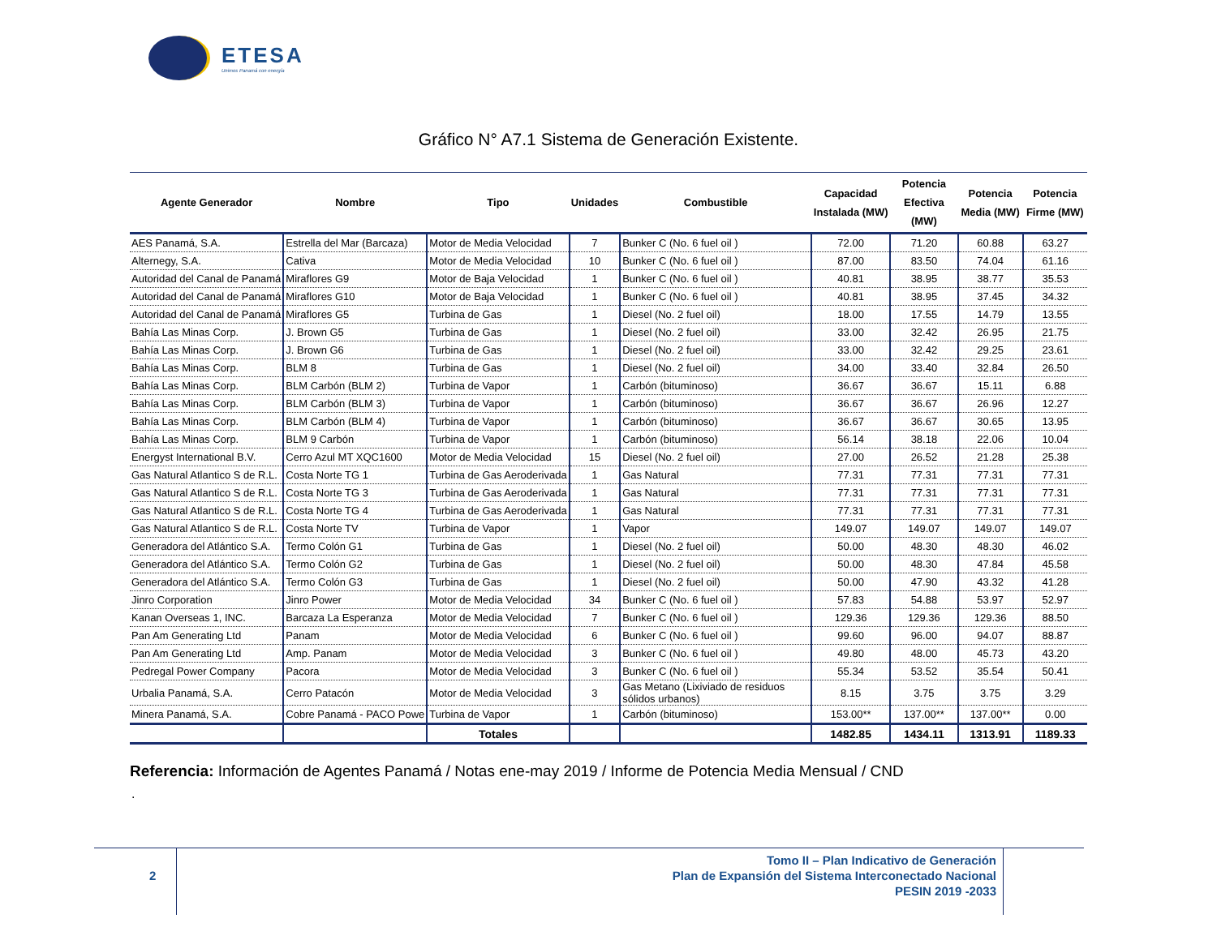ETESA
Unimos Panamá con energía
Gráfico N° A7.1 Sistema de Generación Existente.
| Agente Generador | Nombre | Tipo | Unidades | Combustible | Capacidad Instalada (MW) | Potencia Efectiva (MW) | Potencia Media (MW) | Potencia Firme (MW) |
| --- | --- | --- | --- | --- | --- | --- | --- | --- |
| AES Panamá, S.A. | Estrella del Mar (Barcaza) | Motor de Media Velocidad | 7 | Bunker C (No. 6 fuel oil ) | 72.00 | 71.20 | 60.88 | 63.27 |
| Alternegy, S.A. | Cativa | Motor de Media Velocidad | 10 | Bunker C (No. 6 fuel oil ) | 87.00 | 83.50 | 74.04 | 61.16 |
| Autoridad del Canal de Panamá | Miraflores G9 | Motor de Baja Velocidad | 1 | Bunker C (No. 6 fuel oil ) | 40.81 | 38.95 | 38.77 | 35.53 |
| Autoridad del Canal de Panamá | Miraflores G10 | Motor de Baja Velocidad | 1 | Bunker C (No. 6 fuel oil ) | 40.81 | 38.95 | 37.45 | 34.32 |
| Autoridad del Canal de Panamá | Miraflores G5 | Turbina de Gas | 1 | Diesel (No. 2 fuel oil) | 18.00 | 17.55 | 14.79 | 13.55 |
| Bahía Las Minas Corp. | J. Brown G5 | Turbina de Gas | 1 | Diesel (No. 2 fuel oil) | 33.00 | 32.42 | 26.95 | 21.75 |
| Bahía Las Minas Corp. | J. Brown G6 | Turbina de Gas | 1 | Diesel (No. 2 fuel oil) | 33.00 | 32.42 | 29.25 | 23.61 |
| Bahía Las Minas Corp. | BLM 8 | Turbina de Gas | 1 | Diesel (No. 2 fuel oil) | 34.00 | 33.40 | 32.84 | 26.50 |
| Bahía Las Minas Corp. | BLM Carbón (BLM 2) | Turbina de Vapor | 1 | Carbón (bituminoso) | 36.67 | 36.67 | 15.11 | 6.88 |
| Bahía Las Minas Corp. | BLM Carbón (BLM 3) | Turbina de Vapor | 1 | Carbón (bituminoso) | 36.67 | 36.67 | 26.96 | 12.27 |
| Bahía Las Minas Corp. | BLM Carbón (BLM 4) | Turbina de Vapor | 1 | Carbón (bituminoso) | 36.67 | 36.67 | 30.65 | 13.95 |
| Bahía Las Minas Corp. | BLM 9 Carbón | Turbina de Vapor | 1 | Carbón (bituminoso) | 56.14 | 38.18 | 22.06 | 10.04 |
| Energyst International B.V. | Cerro Azul MT XQC1600 | Motor de Media Velocidad | 15 | Diesel (No. 2 fuel oil) | 27.00 | 26.52 | 21.28 | 25.38 |
| Gas Natural Atlantico S de R.L. | Costa Norte TG 1 | Turbina de Gas Aeroderivada | 1 | Gas Natural | 77.31 | 77.31 | 77.31 | 77.31 |
| Gas Natural Atlantico S de R.L. | Costa Norte TG 3 | Turbina de Gas Aeroderivada | 1 | Gas Natural | 77.31 | 77.31 | 77.31 | 77.31 |
| Gas Natural Atlantico S de R.L. | Costa Norte TG 4 | Turbina de Gas Aeroderivada | 1 | Gas Natural | 77.31 | 77.31 | 77.31 | 77.31 |
| Gas Natural Atlantico S de R.L. | Costa Norte TV | Turbina de Vapor | 1 | Vapor | 149.07 | 149.07 | 149.07 | 149.07 |
| Generadora del Atlántico S.A. | Termo Colón G1 | Turbina de Gas | 1 | Diesel (No. 2 fuel oil) | 50.00 | 48.30 | 48.30 | 46.02 |
| Generadora del Atlántico S.A. | Termo Colón G2 | Turbina de Gas | 1 | Diesel (No. 2 fuel oil) | 50.00 | 48.30 | 47.84 | 45.58 |
| Generadora del Atlántico S.A. | Termo Colón G3 | Turbina de Gas | 1 | Diesel (No. 2 fuel oil) | 50.00 | 47.90 | 43.32 | 41.28 |
| Jinro Corporation | Jinro Power | Motor de Media Velocidad | 34 | Bunker C (No. 6 fuel oil ) | 57.83 | 54.88 | 53.97 | 52.97 |
| Kanan Overseas 1, INC. | Barcaza La Esperanza | Motor de Media Velocidad | 7 | Bunker C (No. 6 fuel oil ) | 129.36 | 129.36 | 129.36 | 88.50 |
| Pan Am Generating Ltd | Panam | Motor de Media Velocidad | 6 | Bunker C (No. 6 fuel oil ) | 99.60 | 96.00 | 94.07 | 88.87 |
| Pan Am Generating Ltd | Amp. Panam | Motor de Media Velocidad | 3 | Bunker C (No. 6 fuel oil ) | 49.80 | 48.00 | 45.73 | 43.20 |
| Pedregal Power Company | Pacora | Motor de Media Velocidad | 3 | Bunker C (No. 6 fuel oil ) | 55.34 | 53.52 | 35.54 | 50.41 |
| Urbalia Panamá, S.A. | Cerro Patacón | Motor de Media Velocidad | 3 | Gas Metano (Lixiviado de residuos sólidos urbanos) | 8.15 | 3.75 | 3.75 | 3.29 |
| Minera Panamá, S.A. | Cobre Panamá - PACO Powe | Turbina de Vapor | 1 | Carbón (bituminoso) | 153.00** | 137.00** | 137.00** | 0.00 |
| | | Totales | | | 1482.85 | 1434.11 | 1313.91 | 1189.33 |
Referencia: Información de Agentes Panamá / Notas ene-may 2019 / Informe de Potencia Media Mensual / CND
.
2
Tomo II – Plan Indicativo de Generación
Plan de Expansión del Sistema Interconectado Nacional
PESIN 2019 -2033